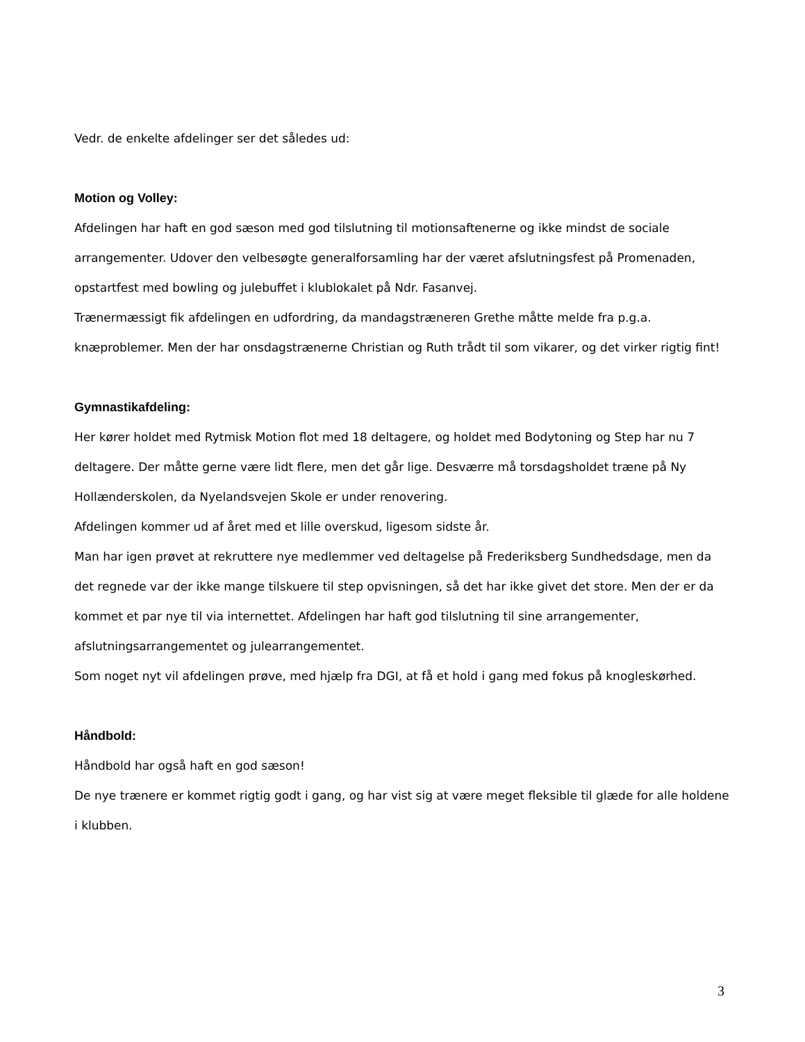Vedr. de enkelte afdelinger ser det således ud:
Motion og Volley:
Afdelingen har haft en god sæson med god tilslutning til motionsaftenerne og ikke mindst de sociale arrangementer. Udover den velbesøgte generalforsamling har der været afslutningsfest på Promenaden, opstartfest med bowling og julebuffet i klublokalet på Ndr. Fasanvej.
Trænermæssigt fik afdelingen en udfordring, da mandagstræneren Grethe måtte melde fra p.g.a. knæproblemer. Men der har onsdagstrænerne Christian og Ruth trådt til som vikarer, og det virker rigtig fint!
Gymnastikafdeling:
Her kører holdet med Rytmisk Motion flot med 18 deltagere, og holdet med Bodytoning og Step har nu 7 deltagere. Der måtte gerne være lidt flere, men det går lige. Desværre må torsdagsholdet træne på Ny Hollænderskolen, da Nyelandsvejen Skole er under renovering.
Afdelingen kommer ud af året med et lille overskud, ligesom sidste år.
Man har igen prøvet at rekruttere nye medlemmer ved deltagelse på Frederiksberg Sundhedsdage, men da det regnede var der ikke mange tilskuere til step opvisningen, så det har ikke givet det store. Men der er da kommet et par nye til via internettet. Afdelingen har haft god tilslutning til sine arrangementer, afslutningsarrangementet og julearrangementet.
Som noget nyt vil afdelingen prøve, med hjælp fra DGI, at få et hold i gang med fokus på knogleskørhed.
Håndbold:
Håndbold har også haft en god sæson!
De nye trænere er kommet rigtig godt i gang, og har vist sig at være meget fleksible til glæde for alle holdene i klubben.
3